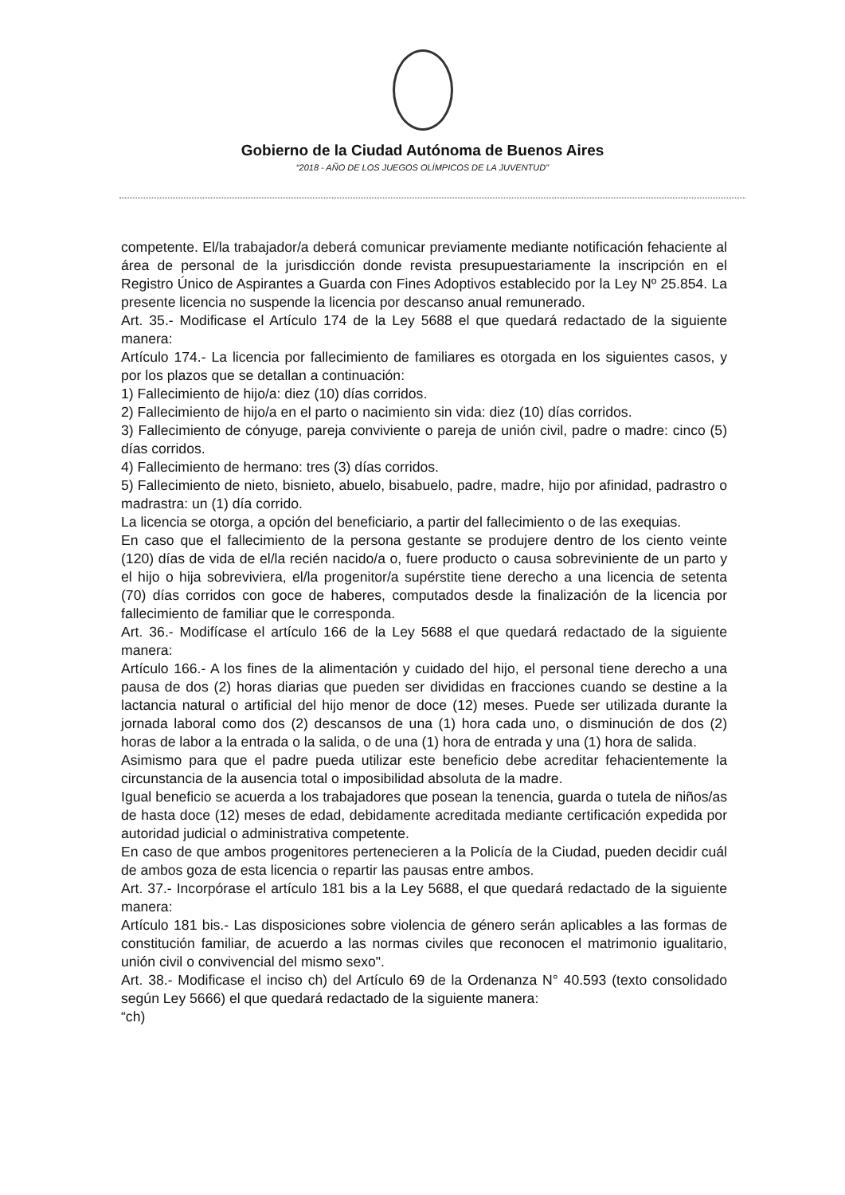Gobierno de la Ciudad Autónoma de Buenos Aires
“2018 - AÑO DE LOS JUEGOS OLÍMPICOS DE LA JUVENTUD"
competente. El/la trabajador/a deberá comunicar previamente mediante notificación fehaciente al área de personal de la jurisdicción donde revista presupuestariamente la inscripción en el Registro Único de Aspirantes a Guarda con Fines Adoptivos establecido por la Ley Nº 25.854. La presente licencia no suspende la licencia por descanso anual remunerado.
Art. 35.- Modificase el Artículo 174 de la Ley 5688 el que quedará redactado de la siguiente manera:
Artículo 174.- La licencia por fallecimiento de familiares es otorgada en los siguientes casos, y por los plazos que se detallan a continuación:
1) Fallecimiento de hijo/a: diez (10) días corridos.
2) Fallecimiento de hijo/a en el parto o nacimiento sin vida: diez (10) días corridos.
3) Fallecimiento de cónyuge, pareja conviviente o pareja de unión civil, padre o madre: cinco (5) días corridos.
4) Fallecimiento de hermano: tres (3) días corridos.
5) Fallecimiento de nieto, bisnieto, abuelo, bisabuelo, padre, madre, hijo por afinidad, padrastro o madrastra: un (1) día corrido.
La licencia se otorga, a opción del beneficiario, a partir del fallecimiento o de las exequias.
En caso que el fallecimiento de la persona gestante se produjere dentro de los ciento veinte (120) días de vida de el/la recién nacido/a o, fuere producto o causa sobreviniente de un parto y el hijo o hija sobreviviera, el/la progenitor/a supérstite tiene derecho a una licencia de setenta (70) días corridos con goce de haberes, computados desde la finalización de la licencia por fallecimiento de familiar que le corresponda.
Art. 36.- Modifícase el artículo 166 de la Ley 5688 el que quedará redactado de la siguiente manera:
Artículo 166.- A los fines de la alimentación y cuidado del hijo, el personal tiene derecho a una pausa de dos (2) horas diarias que pueden ser divididas en fracciones cuando se destine a la lactancia natural o artificial del hijo menor de doce (12) meses. Puede ser utilizada durante la jornada laboral como dos (2) descansos de una (1) hora cada uno, o disminución de dos (2) horas de labor a la entrada o la salida, o de una (1) hora de entrada y una (1) hora de salida.
Asimismo para que el padre pueda utilizar este beneficio debe acreditar fehacientemente la circunstancia de la ausencia total o imposibilidad absoluta de la madre.
Igual beneficio se acuerda a los trabajadores que posean la tenencia, guarda o tutela de niños/as de hasta doce (12) meses de edad, debidamente acreditada mediante certificación expedida por autoridad judicial o administrativa competente.
En caso de que ambos progenitores pertenecieren a la Policía de la Ciudad, pueden decidir cuál de ambos goza de esta licencia o repartir las pausas entre ambos.
Art. 37.- Incorpórase el artículo 181 bis a la Ley 5688, el que quedará redactado de la siguiente manera:
Artículo 181 bis.- Las disposiciones sobre violencia de género serán aplicables a las formas de constitución familiar, de acuerdo a las normas civiles que reconocen el matrimonio igualitario, unión civil o convivencial del mismo sexo".
Art. 38.- Modificase el inciso ch) del Artículo 69 de la Ordenanza N° 40.593 (texto consolidado según Ley 5666) el que quedará redactado de la siguiente manera:
“ch)